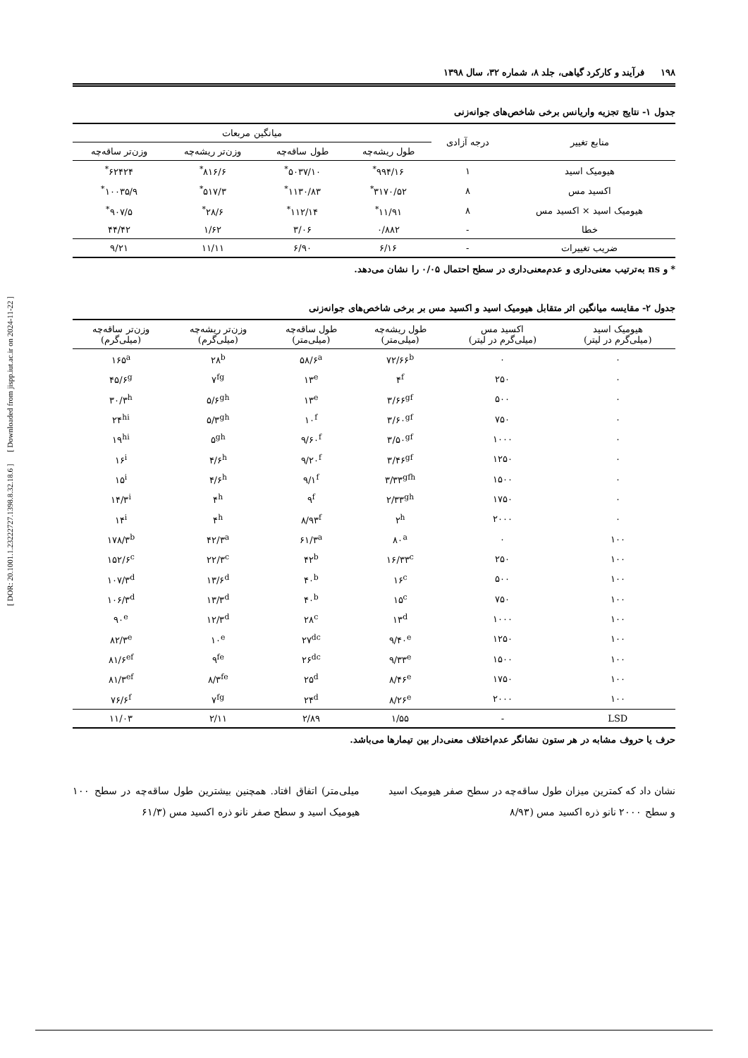[ DOR: 20.1001.1.23222727.1398.8.32.18.6 ] [ Downloaded from jispp.iut.ac.ir on 2024-11-22 ]
۱۹۸ فرآیند و کارکرد گیاهی، جلد ۸، شماره ۳۲، سال ۱۳۹۸
جدول ۱- نتایج تجزیه واریانس برخی شاخص‌های جوانه‌زنی
| منابع تغییر | درجه آزادی | میانگین مربعات | | | |
| --- | --- | --- | --- | --- | --- |
| | | طول ریشه‌چه | طول ساقه‌چه | وزن‌تر ریشه‌چه | وزن‌تر ساقه‌چه |
| هیومیک اسید | ۱ | ۹۹۴/۱۶<sup>*</sup> | ۵۰۳۷/۱۰<sup>*</sup> | ۸۱۶/۶<sup>*</sup> | ۶۲۴۲۴<sup>*</sup> |
| اکسید مس | ۸ | ۳۱۷۰/۵۲<sup>*</sup> | ۱۱۳۰/۸۳<sup>*</sup> | ۵۱۷/۳<sup>*</sup> | ۱۰۰۳۵/۹<sup>*</sup> |
| هیومیک اسید × اکسید مس | ۸ | ۱۱/۹۱<sup>*</sup> | ۱۱۲/۱۴<sup>*</sup> | ۲۸/۶<sup>*</sup> | ۹۰۷/۵<sup>*</sup> |
| خطا | - | ۰/۸۸۲ | ۳/۰۶ | ۱/۶۲ | ۴۴/۴۲ |
| ضریب تغییرات | - | ۶/۱۶ | ۶/۹۰ | ۱۱/۱۱ | ۹/۲۱ |
* و ns به‌ترتیب معنی‌داری و عدم‌معنی‌داری در سطح احتمال ۰/۰۵ را نشان می‌دهد.
جدول ۲- مقایسه میانگین اثر متقابل هیومیک اسید و اکسید مس بر برخی شاخص‌های جوانه‌زنی
| هیومیک اسید (میلی‌گرم در لیتر) | اکسید مس (میلی‌گرم در لیتر) | طول ریشه‌چه (میلی‌متر) | طول ساقه‌چه (میلی‌متر) | وزن‌تر ریشه‌چه (میلی‌گرم) | وزن‌تر ساقه‌چه (میلی‌گرم) |
| --- | --- | --- | --- | --- | --- |
| ۰ | ۰ | ۷۲/۶۶<sup>b</sup> | ۵۸/۶<sup>a</sup> | ۲۸<sup>b</sup> | ۱۶۵<sup>a</sup> |
| ۰ | ۲۵۰ | ۴<sup>f</sup> | ۱۳<sup>e</sup> | ۷<sup>fg</sup> | ۴۵/۶<sup>g</sup> |
| ۰ | ۵۰۰ | ۳/۶۶<sup>gf</sup> | ۱۳<sup>e</sup> | ۵/۶<sup>gh</sup> | ۳۰/۳<sup>h</sup> |
| ۰ | ۷۵۰ | ۳/۶۰<sup>gf</sup> | ۱۰<sup>f</sup> | ۵/۳<sup>gh</sup> | ۲۴<sup>hi</sup> |
| ۰ | ۱۰۰۰ | ۳/۵۰<sup>gf</sup> | ۹/۶۰<sup>f</sup> | ۵<sup>gh</sup> | ۱۹<sup>hi</sup> |
| ۰ | ۱۲۵۰ | ۳/۴۶<sup>gf</sup> | ۹/۲۰<sup>f</sup> | ۴/۶<sup>h</sup> | ۱۶<sup>i</sup> |
| ۰ | ۱۵۰۰ | ۳/۳۳<sup>gfh</sup> | ۹/۱<sup>f</sup> | ۴/۶<sup>h</sup> | ۱۵<sup>i</sup> |
| ۰ | ۱۷۵۰ | ۲/۳۳<sup>gh</sup> | ۹<sup>f</sup> | ۴<sup>h</sup> | ۱۴/۳<sup>i</sup> |
| ۰ | ۲۰۰۰ | ۲<sup>h</sup> | ۸/۹۳<sup>f</sup> | ۴<sup>h</sup> | ۱۴<sup>i</sup> |
| ۱۰۰ | ۰ | ۸۰<sup>a</sup> | ۶۱/۳<sup>a</sup> | ۴۲/۳<sup>a</sup> | ۱۷۸/۳<sup>b</sup> |
| ۱۰۰ | ۲۵۰ | ۱۶/۳۳<sup>c</sup> | ۴۲<sup>b</sup> | ۲۲/۳<sup>c</sup> | ۱۵۲/۶<sup>c</sup> |
| ۱۰۰ | ۵۰۰ | ۱۶<sup>c</sup> | ۴۰<sup>b</sup> | ۱۳/۶<sup>d</sup> | ۱۰۷/۳<sup>d</sup> |
| ۱۰۰ | ۷۵۰ | ۱۵<sup>c</sup> | ۴۰<sup>b</sup> | ۱۳/۳<sup>d</sup> | ۱۰۶/۳<sup>d</sup> |
| ۱۰۰ | ۱۰۰۰ | ۱۳<sup>d</sup> | ۲۸<sup>c</sup> | ۱۲/۳<sup>d</sup> | ۹۰<sup>e</sup> |
| ۱۰۰ | ۱۲۵۰ | ۹/۴۰<sup>e</sup> | ۲۷<sup>dc</sup> | ۱۰<sup>e</sup> | ۸۲/۳<sup>e</sup> |
| ۱۰۰ | ۱۵۰۰ | ۹/۳۳<sup>e</sup> | ۲۶<sup>dc</sup> | ۹<sup>fe</sup> | ۸۱/۶<sup>ef</sup> |
| ۱۰۰ | ۱۷۵۰ | ۸/۴۶<sup>e</sup> | ۲۵<sup>d</sup> | ۸/۳<sup>fe</sup> | ۸۱/۳<sup>ef</sup> |
| ۱۰۰ | ۲۰۰۰ | ۸/۲۶<sup>e</sup> | ۲۴<sup>d</sup> | ۷<sup>fg</sup> | ۷۶/۶<sup>f</sup> |
| LSD | - | ۱/۵۵ | ۲/۸۹ | ۲/۱۱ | ۱۱/۰۳ |
حرف یا حروف مشابه در هر ستون نشانگر عدم‌اختلاف معنی‌دار بین تیمارها می‌باشد.
نشان داد که کمترین میزان طول ساقه‌چه در سطح صفر هیومیک اسید و سطح ۲۰۰۰ نانو ذره اکسید مس (۸/۹۳
میلی‌متر) اتفاق افتاد. همچنین بیشترین طول ساقه‌چه در سطح ۱۰۰ هیومیک اسید و سطح صفر نانو ذره اکسید مس (۶۱/۳